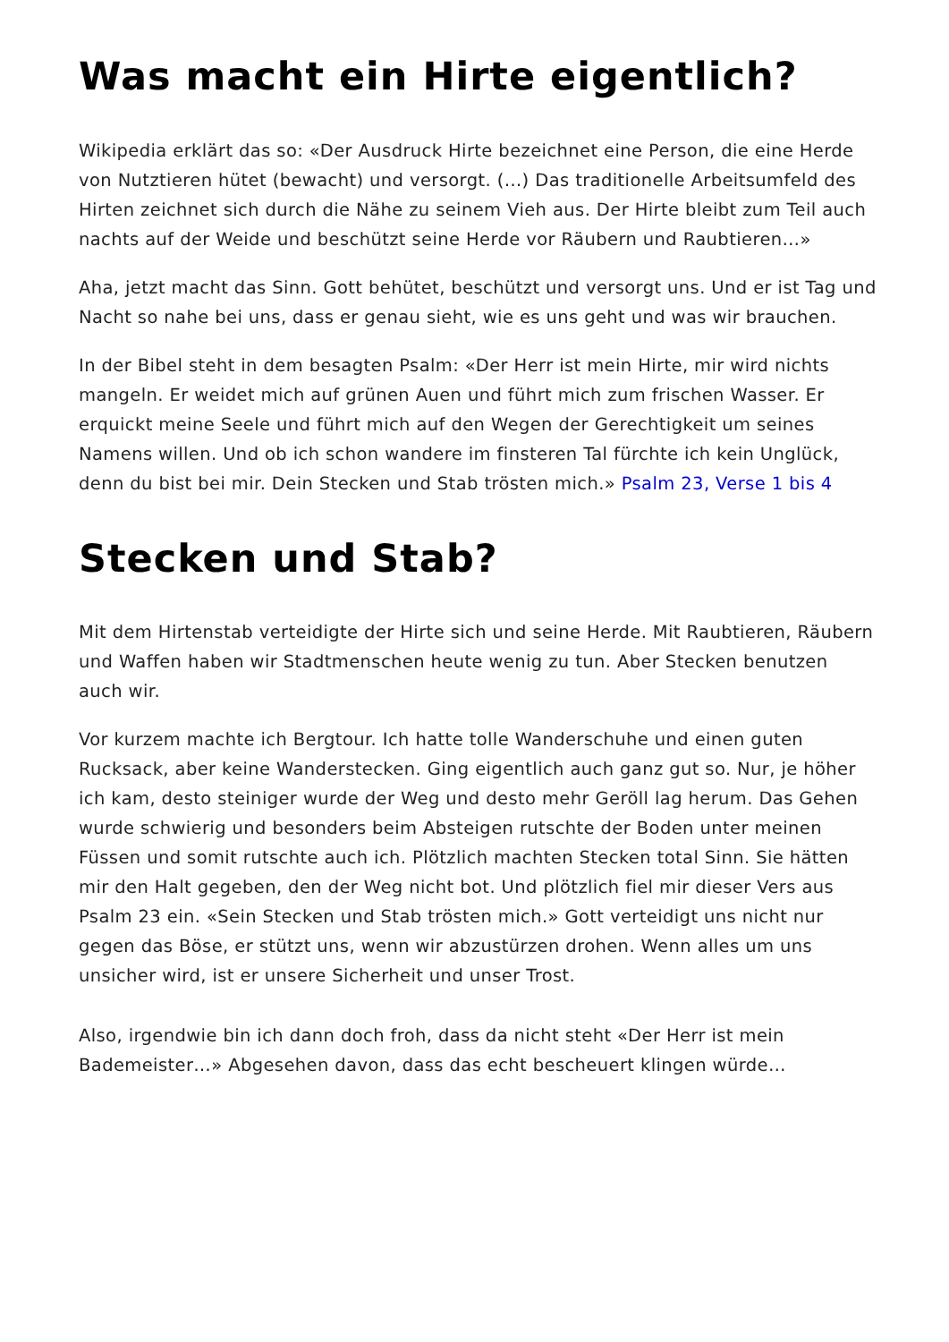Was macht ein Hirte eigentlich?
Wikipedia erklärt das so: «Der Ausdruck Hirte bezeichnet eine Person, die eine Herde von Nutztieren hütet (bewacht) und versorgt. (…) Das traditionelle Arbeitsumfeld des Hirten zeichnet sich durch die Nähe zu seinem Vieh aus. Der Hirte bleibt zum Teil auch nachts auf der Weide und beschützt seine Herde vor Räubern und Raubtieren…»
Aha, jetzt macht das Sinn. Gott behütet, beschützt und versorgt uns. Und er ist Tag und Nacht so nahe bei uns, dass er genau sieht, wie es uns geht und was wir brauchen.
In der Bibel steht in dem besagten Psalm: «Der Herr ist mein Hirte, mir wird nichts mangeln. Er weidet mich auf grünen Auen und führt mich zum frischen Wasser. Er erquickt meine Seele und führt mich auf den Wegen der Gerechtigkeit um seines Namens willen. Und ob ich schon wandere im finsteren Tal fürchte ich kein Unglück, denn du bist bei mir. Dein Stecken und Stab trösten mich.» Psalm 23, Verse 1 bis 4
Stecken und Stab?
Mit dem Hirtenstab verteidigte der Hirte sich und seine Herde. Mit Raubtieren, Räubern und Waffen haben wir Stadtmenschen heute wenig zu tun. Aber Stecken benutzen auch wir.
Vor kurzem machte ich Bergtour. Ich hatte tolle Wanderschuhe und einen guten Rucksack, aber keine Wanderstecken. Ging eigentlich auch ganz gut so. Nur, je höher ich kam, desto steiniger wurde der Weg und desto mehr Geröll lag herum. Das Gehen wurde schwierig und besonders beim Absteigen rutschte der Boden unter meinen Füssen und somit rutschte auch ich. Plötzlich machten Stecken total Sinn. Sie hätten mir den Halt gegeben, den der Weg nicht bot. Und plötzlich fiel mir dieser Vers aus Psalm 23 ein. «Sein Stecken und Stab trösten mich.» Gott verteidigt uns nicht nur gegen das Böse, er stützt uns, wenn wir abzustürzen drohen. Wenn alles um uns unsicher wird, ist er unsere Sicherheit und unser Trost.
Also, irgendwie bin ich dann doch froh, dass da nicht steht «Der Herr ist mein Bademeister…» Abgesehen davon, dass das echt bescheuert klingen würde…